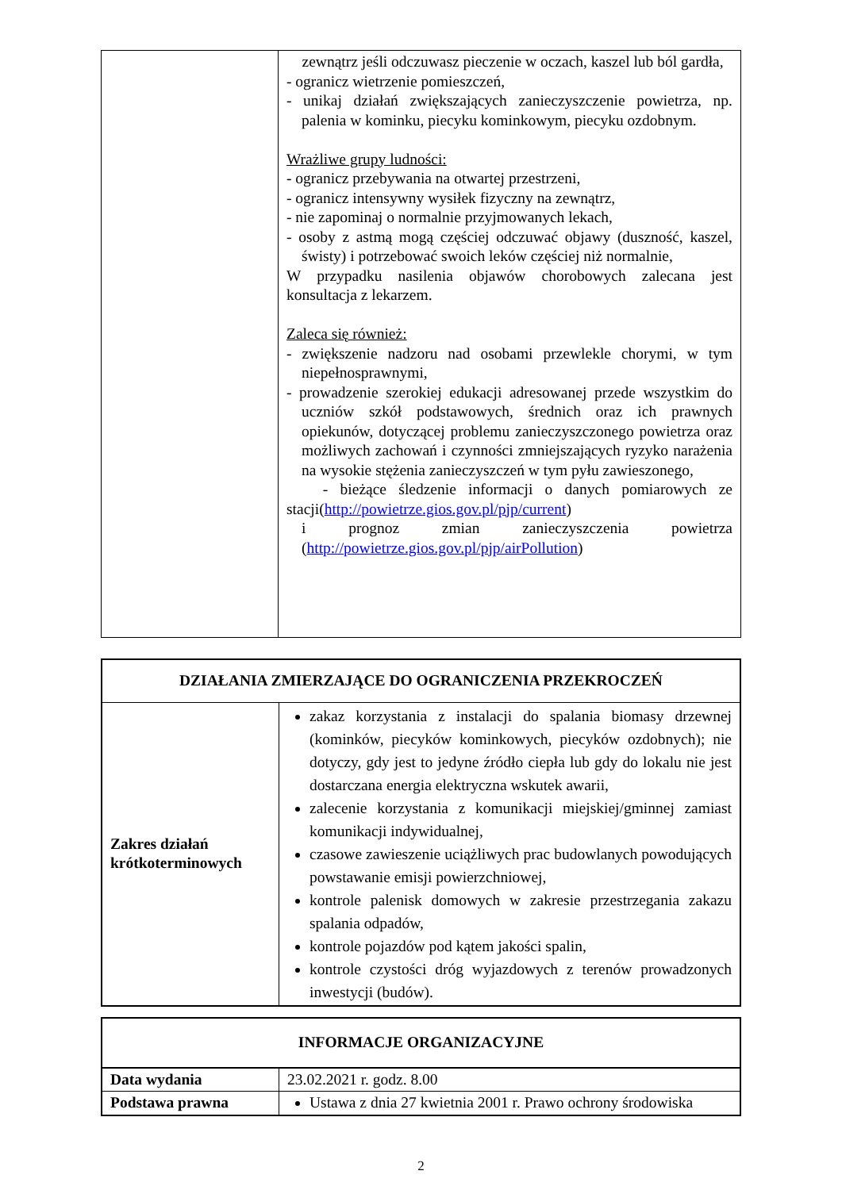| | zewnątrz jeśli odczuwasz pieczenie w oczach, kaszel lub ból gardła, - ogranicz wietrzenie pomieszczeń, - unikaj działań zwiększających zanieczyszczenie powietrza, np. palenia w kominku, piecyku kominkowym, piecyku ozdobnym. Wrażliwe grupy ludności: - ogranicz przebywania na otwartej przestrzeni, - ogranicz intensywny wysiłek fizyczny na zewnątrz, - nie zapominaj o normalnie przyjmowanych lekach, - osoby z astmą mogą częściej odczuwać objawy (duszność, kaszel, świsty) i potrzebować swoich leków częściej niż normalnie, W przypadku nasilenia objawów chorobowych zalecana jest konsultacja z lekarzem. Zaleca się również: - zwiększenie nadzoru nad osobami przewlekle chorymi, w tym niepełnosprawnymi, - prowadzenie szerokiej edukacji adresowanej przede wszystkim do uczniów szkół podstawowych, średnich oraz ich prawnych opiekunów, dotyczącej problemu zanieczyszczonego powietrza oraz możliwych zachowań i czynności zmniejszających ryzyko narażenia na wysokie stężenia zanieczyszczeń w tym pyłu zawieszonego, - bieżące śledzenie informacji o danych pomiarowych ze stacji( http://powietrze.gios.gov.pl/pjp/current ) i prognoz zmian zanieczyszczenia powietrza ( http://powietrze.gios.gov.pl/pjp/airPollution ) |
| DZIAŁANIA ZMIERZAJĄCE DO OGRANICZENIA PRZEKROCZEŃ | |
| --- | --- |
| Zakres działań krótkoterminowych | zakaz korzystania z instalacji do spalania biomasy drzewnej (kominków, piecyków kominkowych, piecyków ozdobnych); nie dotyczy, gdy jest to jedyne źródło ciepła lub gdy do lokalu nie jest dostarczana energia elektryczna wskutek awarii, zalecenie korzystania z komunikacji miejskiej/gminnej zamiast komunikacji indywidualnej, czasowe zawieszenie uciążliwych prac budowlanych powodujących powstawanie emisji powierzchniowej, kontrole palenisk domowych w zakresie przestrzegania zakazu spalania odpadów, kontrole pojazdów pod kątem jakości spalin, kontrole czystości dróg wyjazdowych z terenów prowadzonych inwestycji (budów). |
| INFORMACJE ORGANIZACYJNE | |
| --- | --- |
| Data wydania | 23.02.2021 r. godz. 8.00 |
| Podstawa prawna | Ustawa z dnia 27 kwietnia 2001 r. Prawo ochrony środowiska |
2